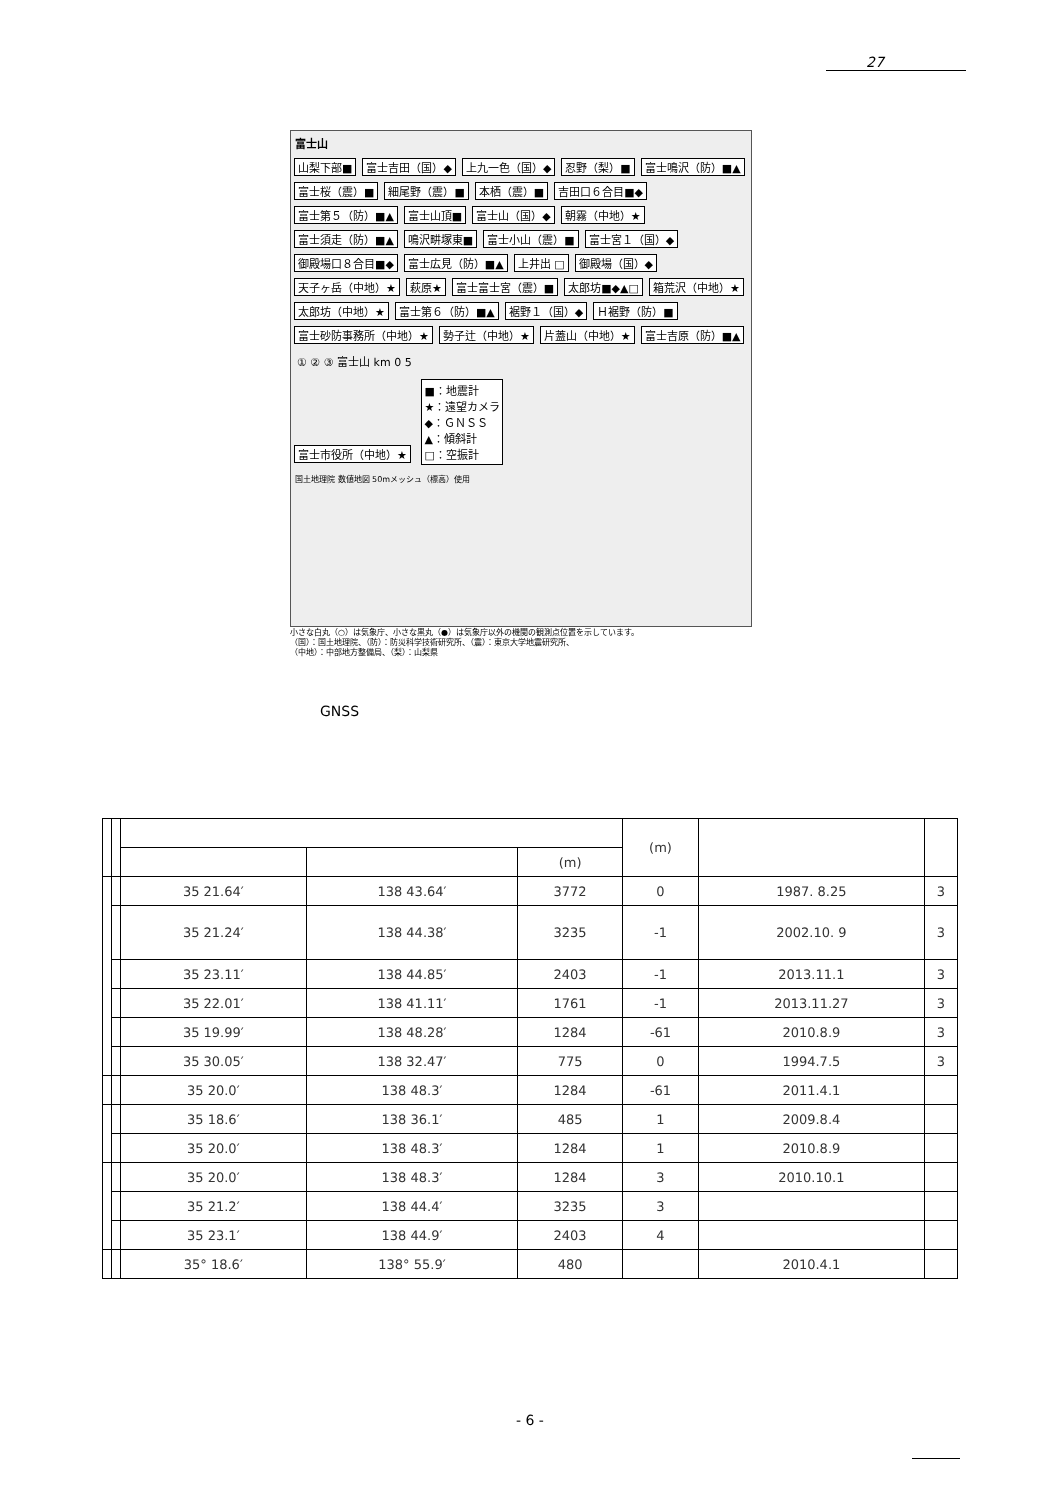27
富士山
山梨下部■ 富士吉田（国）◆ 上九一色（国）◆ 忍野（梨）■ 富士鳴沢（防）■▲ 富士桜（震）■ 細尾野（震）■ 本栖（震）■ 吉田口６合目■◆ 富士第５（防）■▲ 富士山頂■ 富士山（国）◆ 朝霧（中地）★ 富士須走（防）■▲ 鳴沢畊塚東■ 富士小山（震）■ 富士宮１（国）◆ 御殿場口８合目■◆ 富士広見（防）■▲ 上井出 □ 御殿場（国）◆ 天子ヶ岳（中地）★ 萩原★ 富士富士宮（震）■ 太郎坊■◆▲□ 箱荒沢（中地）★ 太郎坊（中地）★ 富士第６（防）■▲ 裾野１（国）◆ Ｈ裾野（防）■ 富士砂防事務所（中地）★ 勢子辻（中地）★ 片蓋山（中地）★ 富士吉原（防）■▲
① ② ③ 富士山 km 0 5
富士市役所（中地）★
■：地震計
★：遠望カメラ
◆：ＧＮＳＳ
▲：傾斜計
□：空振計
国土地理院 数値地図 50mメッシュ（標高）使用
小さな白丸（○）は気象庁、小さな黒丸（●）は気象庁以外の機関の観測点位置を示しています。
（国）：国土地理院、（防）：防災科学技術研究所、（震）：東京大学地震研究所、
（中地）：中部地方整備局、（梨）：山梨県
GNSS
| | | | | | (m) | | |
| | | | | (m) | | | |
| | | 35 21.64′ | 138 43.64′ | 3772 | 0 | 1987. 8.25 | 3 |
| | | 35 21.24′ | 138 44.38′ | 3235 | -1 | 2002.10. 9 | 3 |
| | | 35 23.11′ | 138 44.85′ | 2403 | -1 | 2013.11.1 | 3 |
| | | 35 22.01′ | 138 41.11′ | 1761 | -1 | 2013.11.27 | 3 |
| | | 35 19.99′ | 138 48.28′ | 1284 | -61 | 2010.8.9 | 3 |
| | | 35 30.05′ | 138 32.47′ | 775 | 0 | 1994.7.5 | 3 |
| | | 35 20.0′ | 138 48.3′ | 1284 | -61 | 2011.4.1 | |
| | | 35 18.6′ | 138 36.1′ | 485 | 1 | 2009.8.4 | |
| | | 35 20.0′ | 138 48.3′ | 1284 | 1 | 2010.8.9 | |
| | | 35 20.0′ | 138 48.3′ | 1284 | 3 | 2010.10.1 | |
| | | 35 21.2′ | 138 44.4′ | 3235 | 3 | | |
| | | 35 23.1′ | 138 44.9′ | 2403 | 4 | | |
| | | 35° 18.6′ | 138° 55.9′ | 480 | | 2010.4.1 | |
- 6 -